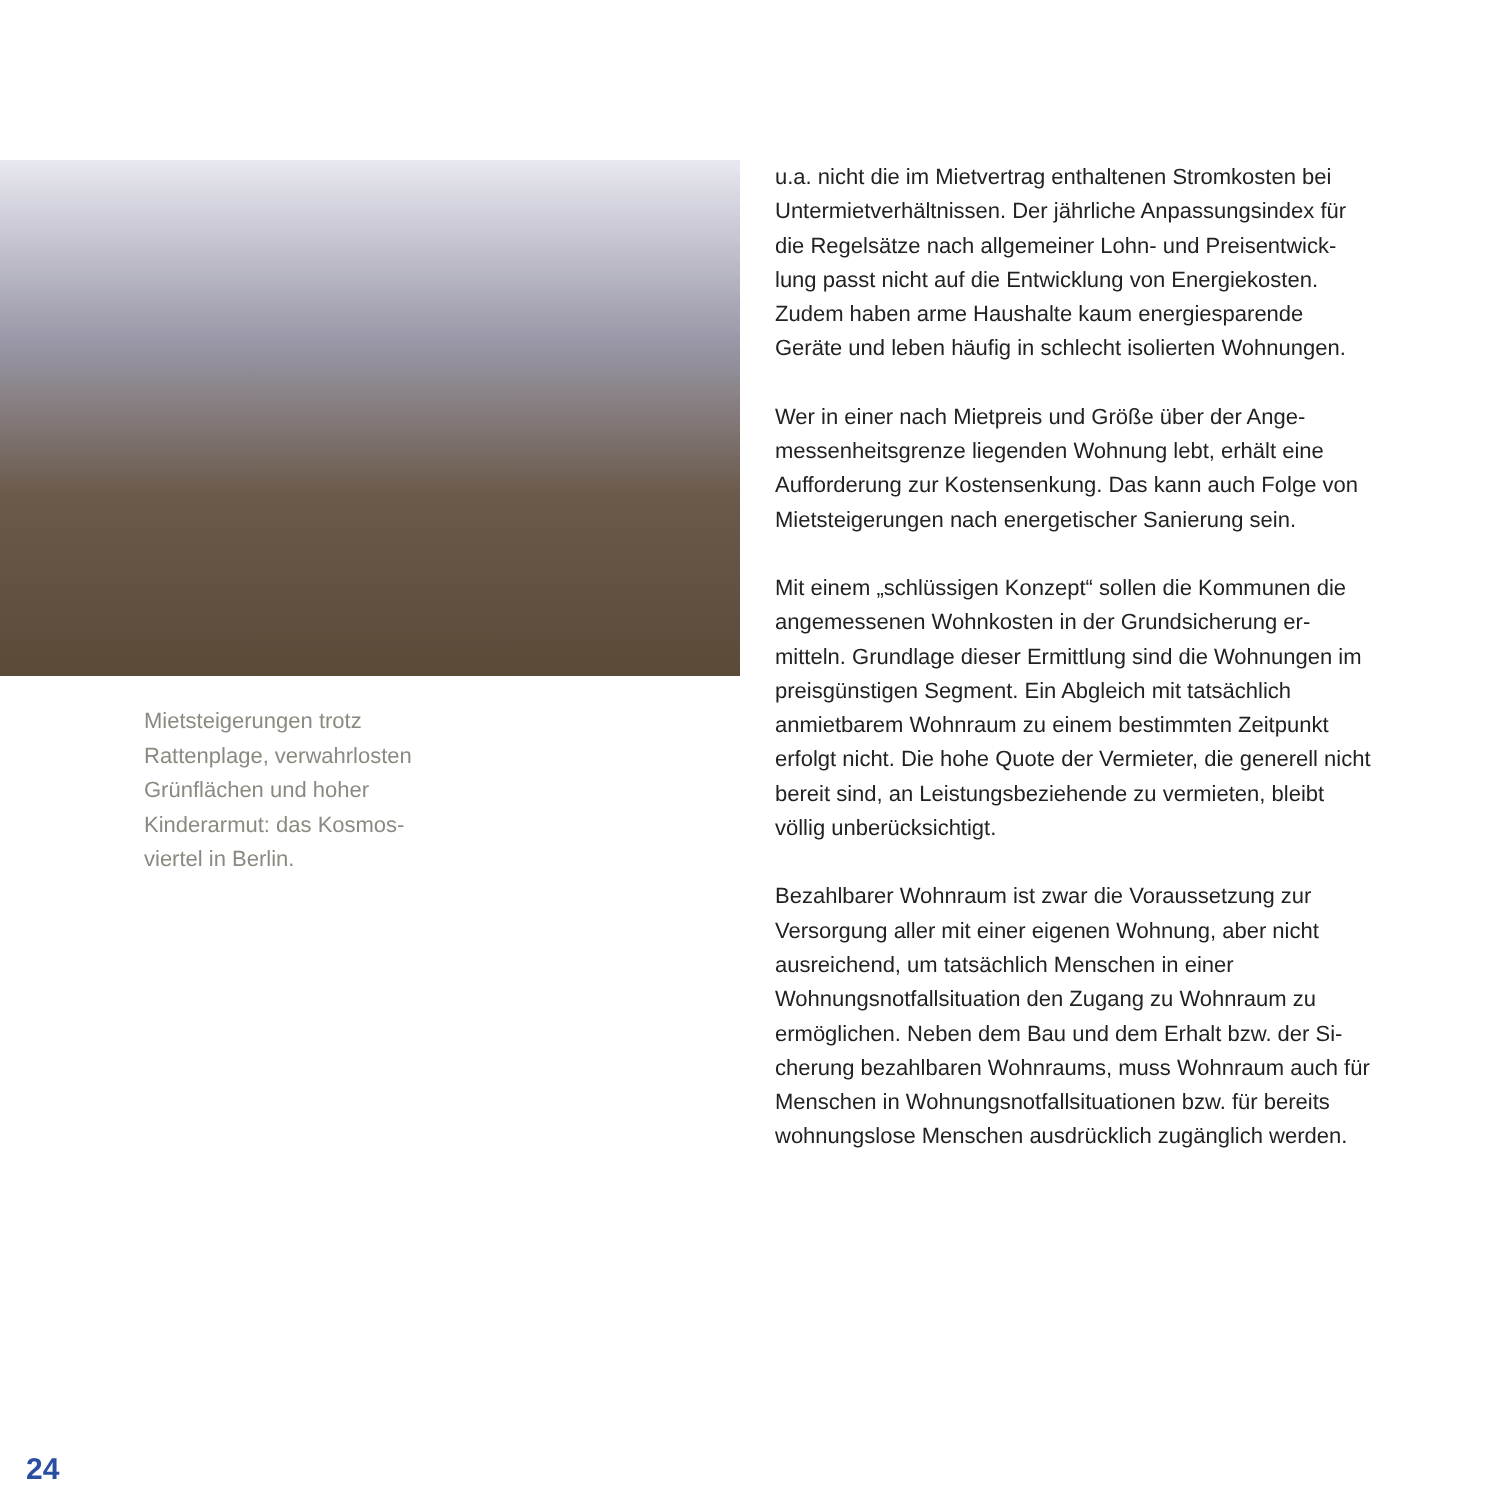Mietsteigerungen trotz Rattenplage, verwahrlosten Grünflächen und hoher Kinderarmut: das Kosmos-viertel in Berlin.
u.a. nicht die im Mietvertrag enthaltenen Stromkosten bei Untermietverhältnissen. Der jährliche Anpassungsindex für die Regelsätze nach allgemeiner Lohn- und Preisentwick-lung passt nicht auf die Entwicklung von Energiekosten. Zudem haben arme Haushalte kaum energiesparende Geräte und leben häufig in schlecht isolierten Wohnungen.
Wer in einer nach Mietpreis und Größe über der Ange-messenheitsgrenze liegenden Wohnung lebt, erhält eine Aufforderung zur Kostensenkung. Das kann auch Folge von Mietsteigerungen nach energetischer Sanierung sein.
Mit einem „schlüssigen Konzept“ sollen die Kommunen die angemessenen Wohnkosten in der Grundsicherung er-mitteln. Grundlage dieser Ermittlung sind die Wohnungen im preisgünstigen Segment. Ein Abgleich mit tatsächlich anmietbarem Wohnraum zu einem bestimmten Zeitpunkt erfolgt nicht. Die hohe Quote der Vermieter, die generell nicht bereit sind, an Leistungsbeziehende zu vermieten, bleibt völlig unberücksichtigt.
Bezahlbarer Wohnraum ist zwar die Voraussetzung zur Versorgung aller mit einer eigenen Wohnung, aber nicht ausreichend, um tatsächlich Menschen in einer Wohnungsnotfallsituation den Zugang zu Wohnraum zu ermöglichen. Neben dem Bau und dem Erhalt bzw. der Si-cherung bezahlbaren Wohnraums, muss Wohnraum auch für Menschen in Wohnungsnotfallsituationen bzw. für bereits wohnungslose Menschen ausdrücklich zugänglich werden.
24